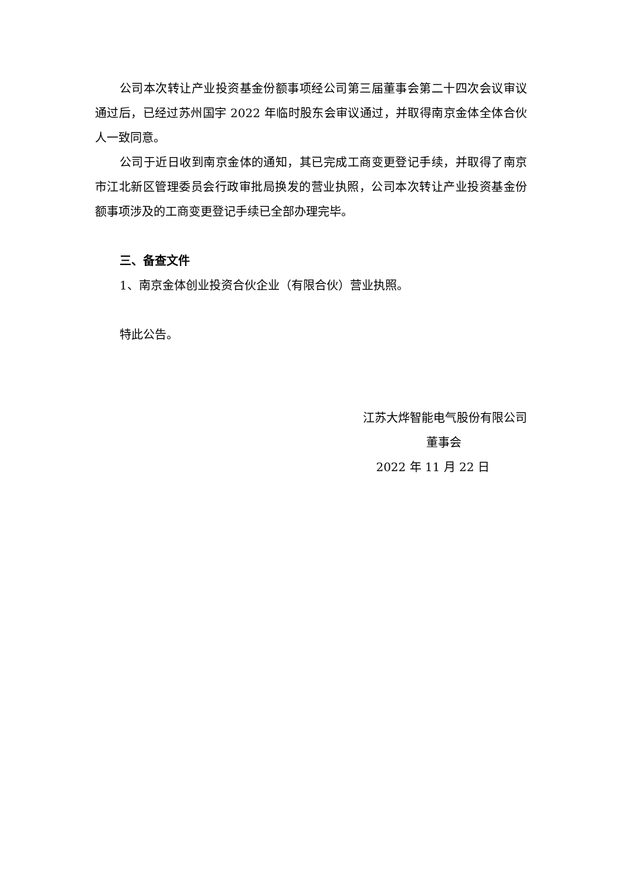公司本次转让产业投资基金份额事项经公司第三届董事会第二十四次会议审议通过后，已经过苏州国宇 2022 年临时股东会审议通过，并取得南京金体全体合伙人一致同意。
公司于近日收到南京金体的通知，其已完成工商变更登记手续，并取得了南京市江北新区管理委员会行政审批局换发的营业执照，公司本次转让产业投资基金份额事项涉及的工商变更登记手续已全部办理完毕。
三、备查文件
1、南京金体创业投资合伙企业（有限合伙）营业执照。
特此公告。
江苏大烨智能电气股份有限公司
董事会
2022 年 11 月 22 日